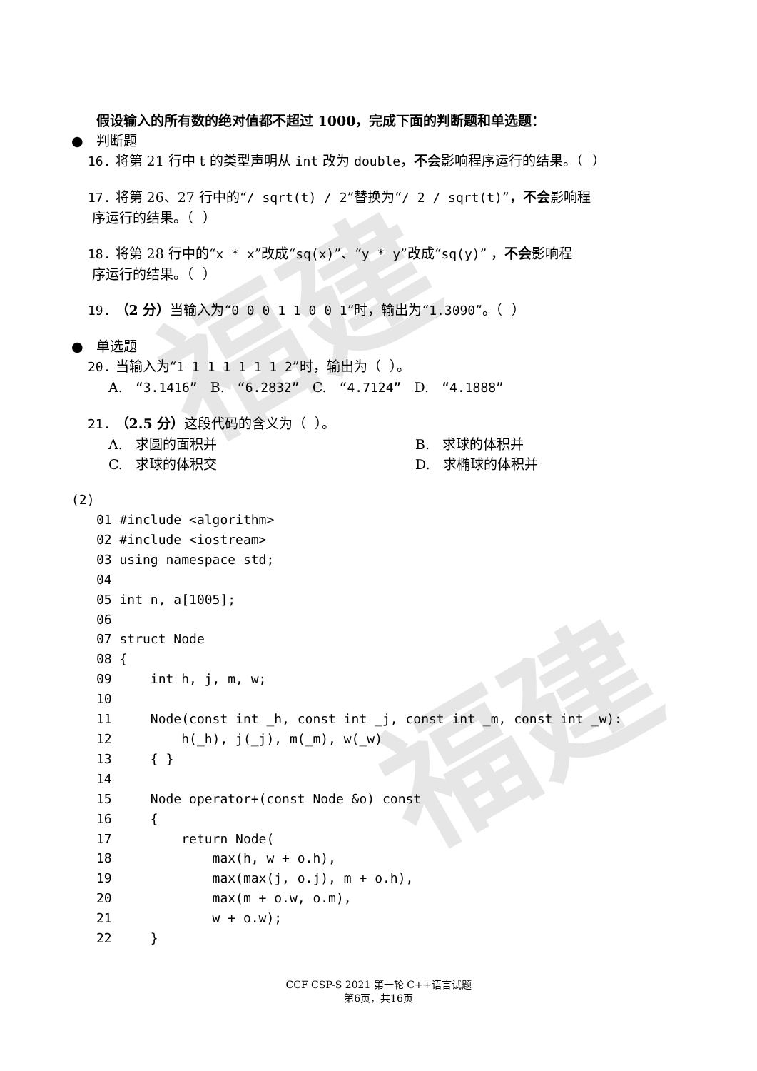福建
福建
假设输入的所有数的绝对值都不超过 1000，完成下面的判断题和单选题：
● 判断题
16. 将第 21 行中 t 的类型声明从 int 改为 double，不会影响程序运行的结果。（ ）
17. 将第 26、27 行中的“/ sqrt(t) / 2”替换为“/ 2 / sqrt(t)”，不会影响程
序运行的结果。（ ）
18. 将第 28 行中的“x * x”改成“sq(x)”、“y * y”改成“sq(y)” ，不会影响程
序运行的结果。（ ）
19. （2 分）当输入为“0 0 0 1 1 0 0 1”时，输出为“1.3090”。（ ）
● 单选题
20. 当输入为“1 1 1 1 1 1 1 2”时，输出为（ ）。
A. “3.1416” B. “6.2832” C. “4.7124” D. “4.1888”
21. （2.5 分）这段代码的含义为（ ）。
A. 求圆的面积并 B. 求球的体积并
C. 求球的体积交 D. 求椭球的体积并
(2)
01 #include <algorithm> 02 #include <iostream> 03 using namespace std; 04 05 int n, a[1005]; 06 07 struct Node 08 { 09 int h, j, m, w; 10 11 Node(const int _h, const int _j, const int _m, const int _w): 12 h(_h), j(_j), m(_m), w(_w) 13 { } 14 15 Node operator+(const Node &o) const 16 { 17 return Node( 18 max(h, w + o.h), 19 max(max(j, o.j), m + o.h), 20 max(m + o.w, o.m), 21 w + o.w); 22 }
CCF CSP-S 2021 第一轮 C++语言试题
第6页，共16页